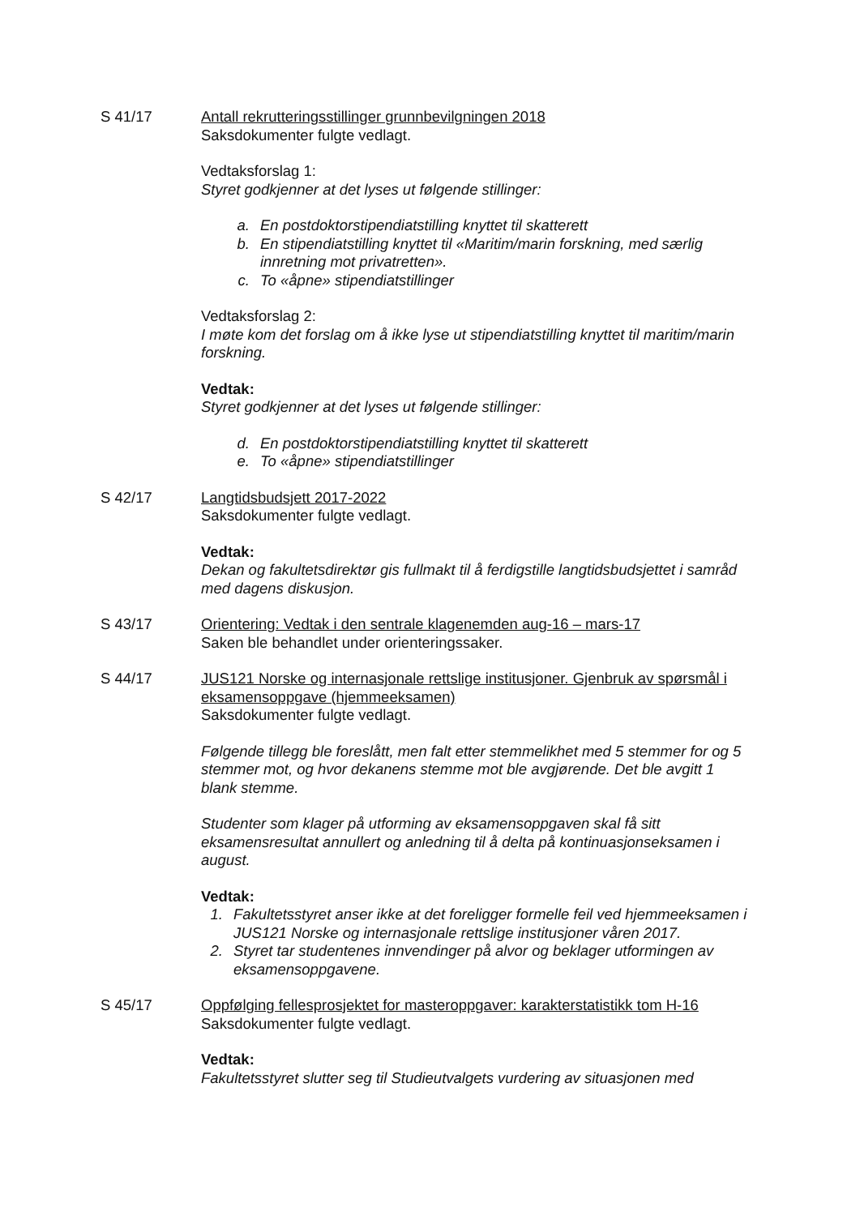S 41/17 Antall rekrutteringsstillinger grunnbevilgningen 2018
Saksdokumenter fulgte vedlagt.
Vedtaksforslag 1:
Styret godkjenner at det lyses ut følgende stillinger:
a. En postdoktorstipendiatstilling knyttet til skatterett
b. En stipendiatstilling knyttet til «Maritim/marin forskning, med særlig innretning mot privatretten».
c. To «åpne» stipendiatstillinger
Vedtaksforslag 2:
I møte kom det forslag om å ikke lyse ut stipendiatstilling knyttet til maritim/marin forskning.
Vedtak:
Styret godkjenner at det lyses ut følgende stillinger:
d. En postdoktorstipendiatstilling knyttet til skatterett
e. To «åpne» stipendiatstillinger
S 42/17 Langtidsbudsjett 2017-2022
Saksdokumenter fulgte vedlagt.
Vedtak:
Dekan og fakultetsdirektør gis fullmakt til å ferdigstille langtidsbudsjettet i samråd med dagens diskusjon.
S 43/17 Orientering: Vedtak i den sentrale klagenemden aug-16 – mars-17
Saken ble behandlet under orienteringssaker.
S 44/17 JUS121 Norske og internasjonale rettslige institusjoner. Gjenbruk av spørsmål i eksamensoppgave (hjemmeeksamen)
Saksdokumenter fulgte vedlagt.
Følgende tillegg ble foreslått, men falt etter stemmelikhet med 5 stemmer for og 5 stemmer mot, og hvor dekanens stemme mot ble avgjørende. Det ble avgitt 1 blank stemme.
Studenter som klager på utforming av eksamensoppgaven skal få sitt eksamensresultat annullert og anledning til å delta på kontinuasjonseksamen i august.
Vedtak:
1. Fakultetsstyret anser ikke at det foreligger formelle feil ved hjemmeeksamen i JUS121 Norske og internasjonale rettslige institusjoner våren 2017.
2. Styret tar studentenes innvendinger på alvor og beklager utformingen av eksamensoppgavene.
S 45/17 Oppfølging fellesprosjektet for masteroppgaver: karakterstatistikk tom H-16
Saksdokumenter fulgte vedlagt.
Vedtak:
Fakultetsstyret slutter seg til Studieutvalgets vurdering av situasjonen med